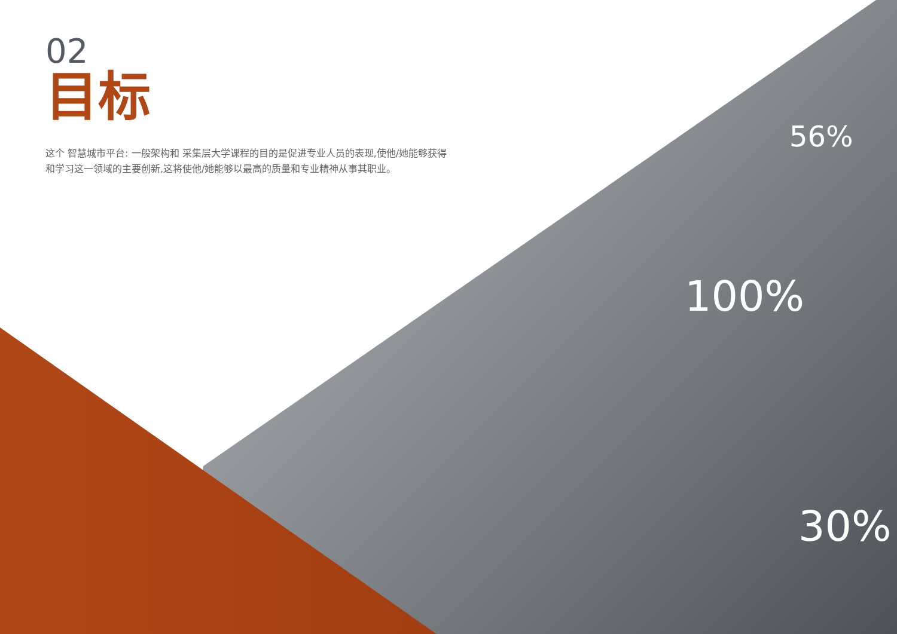56%
100%
30%
02
目标
这个 智慧城市平台: 一般架构和 采集层大学课程的目的是促进专业人员的表现,使他/她能够获得和学习这一领域的主要创新,这将使他/她能够以最高的质量和专业精神从事其职业。